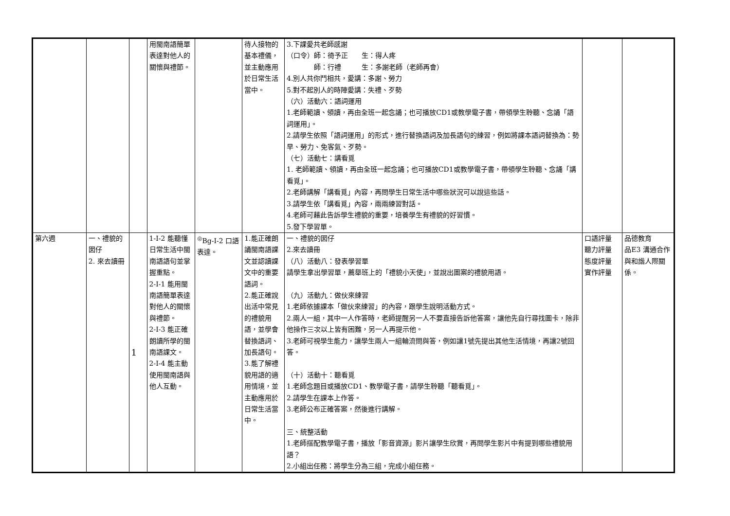| | | | 用閩南語簡單表達對他人的關懷與禮節。 | | 待人接物的基本禮儀，並主動應用於日常生活當中。 | 3.下課愛共老師感謝 （口令）師：徛予正 生：得人疼 師：行禮 生：多謝老師（老師再會） 4.別人共你鬥相共，愛講：多謝、勞力 5.對不起別人的時陣愛講：失禮、歹勢 （六）活動六：語詞運用 1.老師範讀、領讀，再由全班一起念誦；也可播放CD1或教學電子書，帶領學生聆聽、念誦「語詞運用」。 2.請學生依照「語詞運用」的形式，進行替換語詞及加長語句的練習，例如將課本語詞替換為：勢早、勞力、免客氣、歹勢。 （七）活動七：講看覓 1. 老師範讀、領讀，再由全班一起念誦；也可播放CD1或教學電子書，帶領學生聆聽、念誦「講看覓」。 2.老師講解「講看覓」內容，再問學生日常生活中哪些狀況可以說這些話。 3.請學生依「講看覓」內容，兩兩練習對話。 4.老師可藉此告訴學生禮貌的重要，培養學生有禮貌的好習慣。 5.發下學習單。 | | |
| 第六週 | 一、禮貌的囡仔 2. 來去讀冊 | 1 | 1-Ⅰ-2 能聽懂日常生活中閩南語語句並掌握重點。 2-Ⅰ-1 能用閩南語簡單表達對他人的關懷與禮節。 2-Ⅰ-3 能正確朗讀所學的閩南語課文。 2-Ⅰ-4 能主動使用閩南語與他人互動。 | <sup>◎</sup>Bg-Ⅰ-2 口語表達。 | 1.能正確朗誦閩南語課文並認讀課文中的重要語詞。 2.能正確說出活中常見的禮貌用語，並學會替換語詞、加長語句。 3.能了解禮貌用語的適用情境，並主動應用於日常生活當中。 | 一、禮貌的囡仔 2.來去讀冊 （八）活動八：發表學習單 請學生拿出學習單，薦舉班上的「禮貌小天使」，並說出圖案的禮貌用語。 （九）活動九：做伙來練習 1.老師依據課本「做伙來練習」的內容，跟學生說明活動方式。 2.兩人一組，其中一人作答時，老師提醒另一人不要直接告訴他答案，讓他先自行尋找圖卡，除非他操作三次以上皆有困難，另一人再提示他。 3.老師可視學生能力，讓學生兩人一組輪流問與答，例如讓1號先提出其他生活情境，再讓2號回答。 （十）活動十：聽看覓 1.老師念題目或播放CD1、教學電子書，請學生聆聽「聽看覓」。 2.請學生在課本上作答。 3.老師公布正確答案，然後進行講解。 三、統整活動 1.老師搭配教學電子書，播放「影音資源」影片讓學生欣賞，再問學生影片中有提到哪些禮貌用語？ 2.小組出任務：將學生分為三組，完成小組任務。 | 口語評量 聽力評量 態度評量 實作評量 | 品德教育 品E3 溝通合作與和諧人際關係。 |